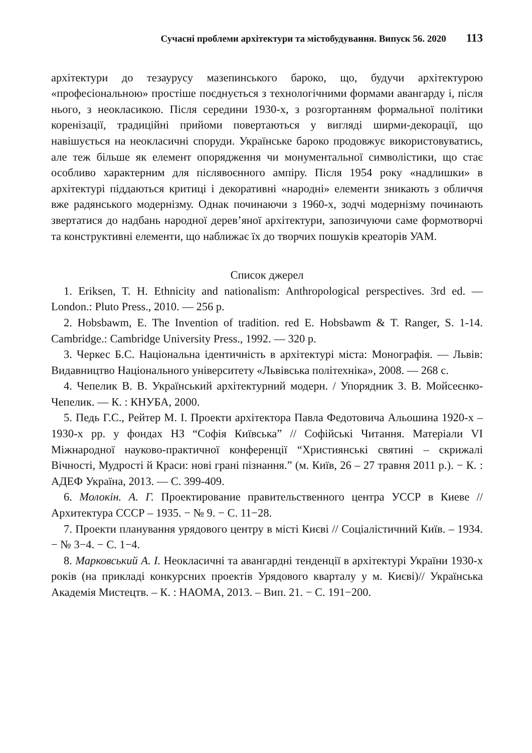Сучасні проблеми архітектури та містобудування. Випуск 56. 2020 113
архітектури до тезаурусу мазепинського бароко, що, будучи архітектурою «професіональною» простіше поєднується з технологічними формами авангарду і, після нього, з неокласикою. Після середини 1930-х, з розгортанням формальної політики коренізації, традиційні прийоми повертаються у вигляді ширми-декорації, що навішується на неокласичні споруди. Українське бароко продовжує використовуватись, але теж більше як елемент опорядження чи монументальної символістики, що стає особливо характерним для післявоєнного ампіру. Після 1954 року «надлишки» в архітектурі піддаються критиці і декоративні «народні» елементи зникають з обличчя вже радянського модернізму. Однак починаючи з 1960-х, зодчі модернізму починають звертатися до надбань народної дерев’яної архітектури, запозичуючи саме формотворчі та конструктивні елементи, що наближає їх до творчих пошуків креаторів УАМ.
Список джерел
1. Eriksen, T. H. Ethnicity and nationalism: Anthropological perspectives. 3rd ed. —London.: Pluto Press., 2010. — 256 p.
2. Hobsbawm, E. The Invention of tradition. red E. Hobsbawm & T. Ranger, S. 1-14. Cambridge.: Cambridge University Press., 1992. — 320 p.
3. Черкес Б.С. Національна ідентичність в архітектурі міста: Монографія. — Львів: Видавництво Національного університету «Львівська політехніка», 2008. — 268 с.
4. Чепелик В. В. Український архітектурний модерн. / Упорядник З. В. Мойсеєнко-Чепелик. — К. : КНУБА, 2000.
5. Педь Г.С., Рейтер М. І. Проекти архітектора Павла Федотовича Альошина 1920-х – 1930-х рр. у фондах НЗ “Софія Київська” // Софійські Читання. Матеріали VI Міжнародної науково-практичної конференції “Християнські святині – скрижалі Вічності, Мудрості й Краси: нові грані пізнання.” (м. Київ, 26 – 27 травня 2011 р.). − К. : АДЕФ Україна, 2013. — С. 399-409.
6. Молокін. А. Г. Проектирование правительственного центра УССР в Киеве // Архитектура СССР – 1935. − № 9. − С. 11−28.
7. Проекти планування урядового центру в місті Києві // Соціалістичний Київ. – 1934. − № 3−4. − С. 1−4.
8. Марковський А. І. Неокласичні та авангардні тенденції в архітектурі України 1930-х років (на прикладі конкурсних проектів Урядового кварталу у м. Києві)// Українська Академія Мистецтв. – К. : НАОМА, 2013. – Вип. 21. − С. 191−200.